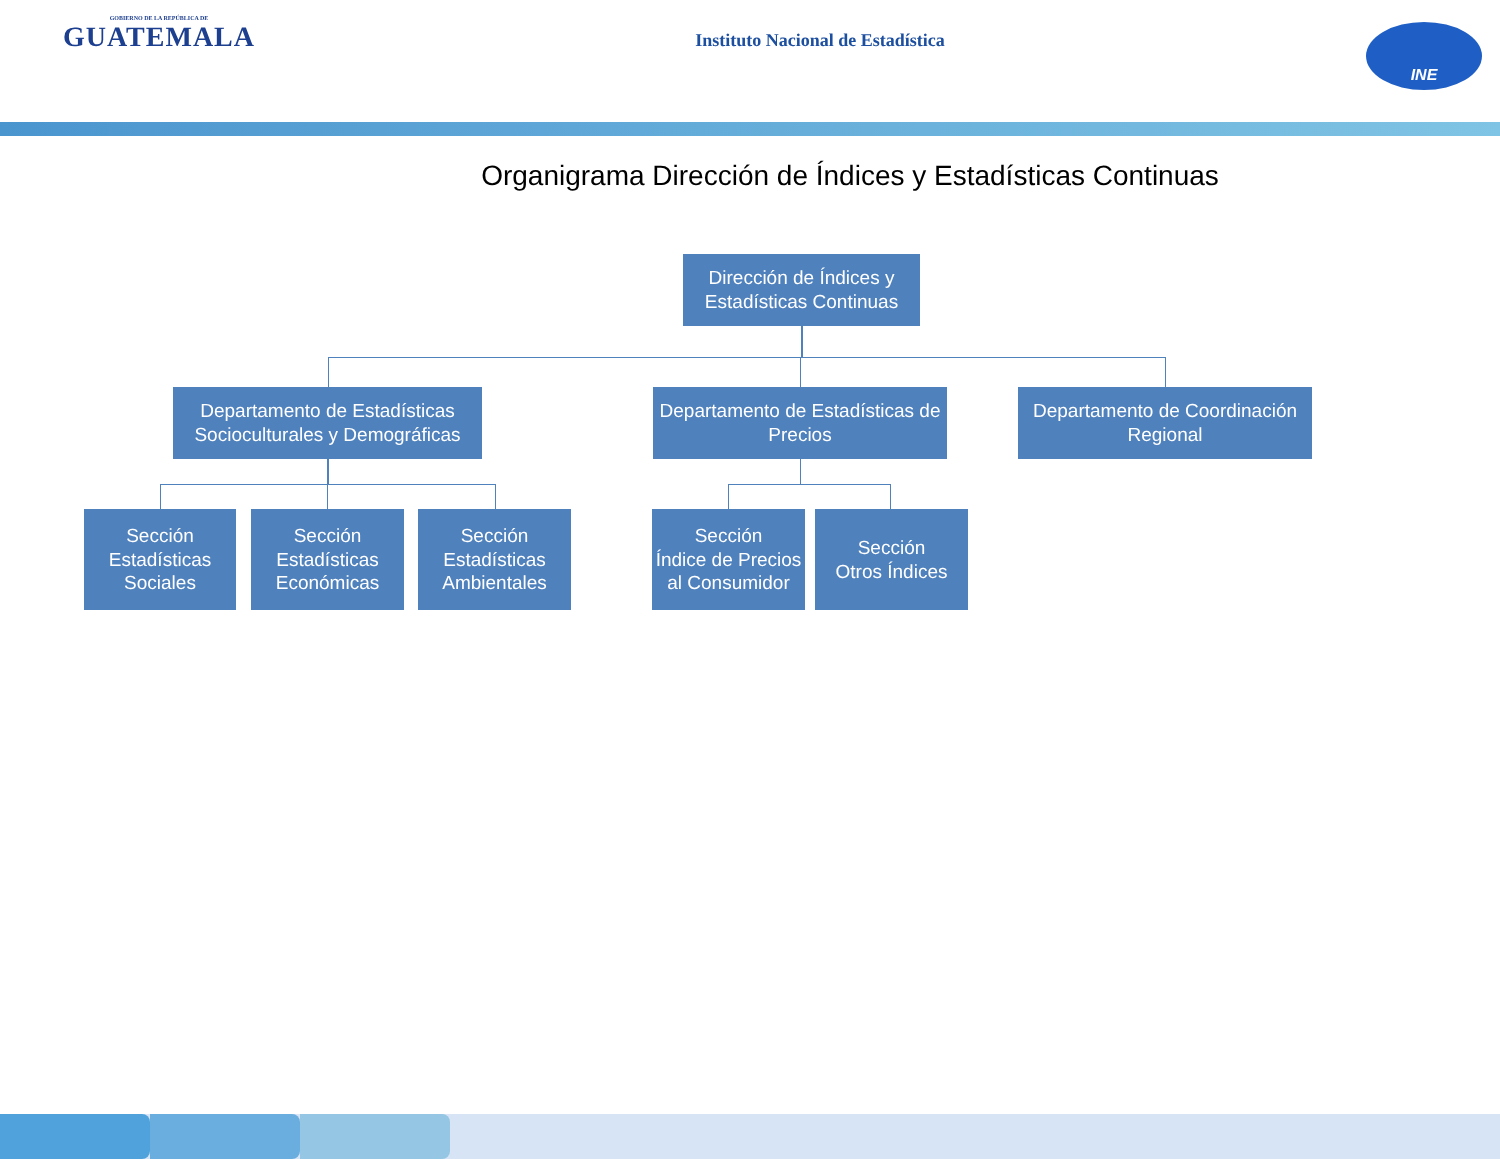GOBIERNO DE LA REPÚBLICA DE
GUATEMALA
Instituto Nacional de Estadística
INE
Organigrama Dirección de Índices y Estadísticas Continuas
Dirección de Índices y
Estadísticas Continuas
Departamento de Estadísticas
Socioculturales y Demográficas
Departamento de Estadísticas de
Precios
Departamento de Coordinación
Regional
Sección
Estadísticas
Sociales
Sección
Estadísticas
Económicas
Sección
Estadísticas
Ambientales
Sección
Índice de Precios
al Consumidor
Sección
Otros Índices